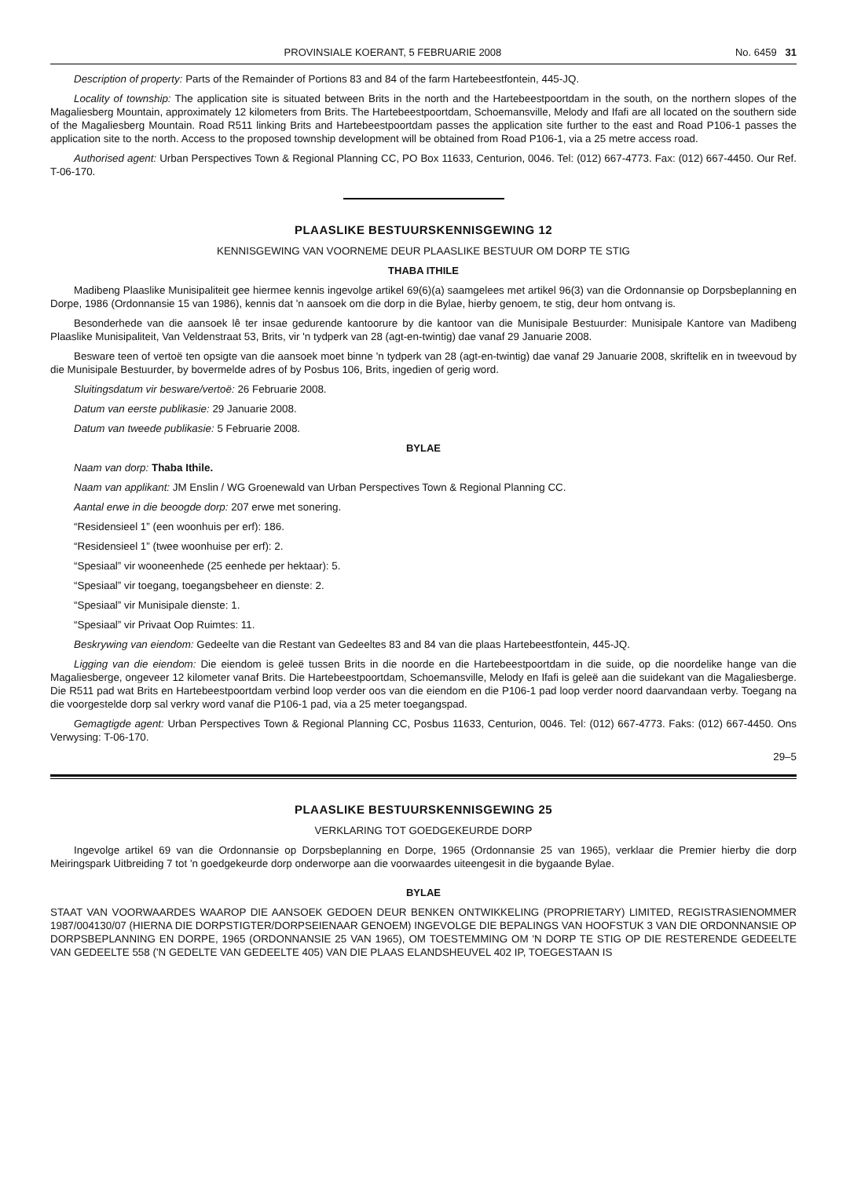PROVINSIALE KOERANT, 5 FEBRUARIE 2008 No. 6459 31
Description of property: Parts of the Remainder of Portions 83 and 84 of the farm Hartebeestfontein, 445-JQ.
Locality of township: The application site is situated between Brits in the north and the Hartebeestpoortdam in the south, on the northern slopes of the Magaliesberg Mountain, approximately 12 kilometers from Brits. The Hartebeestpoortdam, Schoemansville, Melody and Ifafi are all located on the southern side of the Magaliesberg Mountain. Road R511 linking Brits and Hartebeestpoortdam passes the application site further to the east and Road P106-1 passes the application site to the north. Access to the proposed township development will be obtained from Road P106-1, via a 25 metre access road.
Authorised agent: Urban Perspectives Town & Regional Planning CC, PO Box 11633, Centurion, 0046. Tel: (012) 667-4773. Fax: (012) 667-4450. Our Ref. T-06-170.
PLAASLIKE BESTUURSKENNISGEWING 12
KENNISGEWING VAN VOORNEME DEUR PLAASLIKE BESTUUR OM DORP TE STIG
THABA ITHILE
Madibeng Plaaslike Munisipaliteit gee hiermee kennis ingevolge artikel 69(6)(a) saamgelees met artikel 96(3) van die Ordonnansie op Dorpsbeplanning en Dorpe, 1986 (Ordonnansie 15 van 1986), kennis dat 'n aansoek om die dorp in die Bylae, hierby genoem, te stig, deur hom ontvang is.
Besonderhede van die aansoek lê ter insae gedurende kantoorure by die kantoor van die Munisipale Bestuurder: Munisipale Kantore van Madibeng Plaaslike Munisipaliteit, Van Veldenstraat 53, Brits, vir 'n tydperk van 28 (agt-en-twintig) dae vanaf 29 Januarie 2008.
Besware teen of vertoë ten opsigte van die aansoek moet binne 'n tydperk van 28 (agt-en-twintig) dae vanaf 29 Januarie 2008, skriftelik en in tweevoud by die Munisipale Bestuurder, by bovermelde adres of by Posbus 106, Brits, ingedien of gerig word.
Sluitingsdatum vir besware/vertoë: 26 Februarie 2008.
Datum van eerste publikasie: 29 Januarie 2008.
Datum van tweede publikasie: 5 Februarie 2008.
BYLAE
Naam van dorp: Thaba Ithile.
Naam van applikant: JM Enslin / WG Groenewald van Urban Perspectives Town & Regional Planning CC.
Aantal erwe in die beoogde dorp: 207 erwe met sonering.
“Residensieel 1” (een woonhuis per erf): 186.
“Residensieel 1” (twee woonhuise per erf): 2.
“Spesiaal” vir wooneenhede (25 eenhede per hektaar): 5.
“Spesiaal” vir toegang, toegangsbeheer en dienste: 2.
“Spesiaal” vir Munisipale dienste: 1.
“Spesiaal” vir Privaat Oop Ruimtes: 11.
Beskrywing van eiendom: Gedeelte van die Restant van Gedeeltes 83 and 84 van die plaas Hartebeestfontein, 445-JQ.
Ligging van die eiendom: Die eiendom is geleë tussen Brits in die noorde en die Hartebeestpoortdam in die suide, op die noordelike hange van die Magaliesberge, ongeveer 12 kilometer vanaf Brits. Die Hartebeestpoortdam, Schoemansville, Melody en Ifafi is geleë aan die suidekant van die Magaliesberge. Die R511 pad wat Brits en Hartebeestpoortdam verbind loop verder oos van die eiendom en die P106-1 pad loop verder noord daarvandaan verby. Toegang na die voorgestelde dorp sal verkry word vanaf die P106-1 pad, via a 25 meter toegangspad.
Gemagtigde agent: Urban Perspectives Town & Regional Planning CC, Posbus 11633, Centurion, 0046. Tel: (012) 667-4773. Faks: (012) 667-4450. Ons Verwysing: T-06-170.
29–5
PLAASLIKE BESTUURSKENNISGEWING 25
VERKLARING TOT GOEDGEKEURDE DORP
Ingevolge artikel 69 van die Ordonnansie op Dorpsbeplanning en Dorpe, 1965 (Ordonnansie 25 van 1965), verklaar die Premier hierby die dorp Meiringspark Uitbreiding 7 tot 'n goedgekeurde dorp onderworpe aan die voorwaardes uiteengesit in die bygaande Bylae.
BYLAE
STAAT VAN VOORWAARDES WAAROP DIE AANSOEK GEDOEN DEUR BENKEN ONTWIKKELING (PROPRIETARY) LIMITED, REGISTRASIENOMMER 1987/004130/07 (HIERNA DIE DORPSTIGTER/DORPSEIENAAR GENOEM) INGEVOLGE DIE BEPALINGS VAN HOOFSTUK 3 VAN DIE ORDONNANSIE OP DORPSBEPLANNING EN DORPE, 1965 (ORDONNANSIE 25 VAN 1965), OM TOESTEMMING OM 'N DORP TE STIG OP DIE RESTERENDE GEDEELTE VAN GEDEELTE 558 ('N GEDELTE VAN GEDEELTE 405) VAN DIE PLAAS ELANDSHEUVEL 402 IP, TOEGESTAAN IS